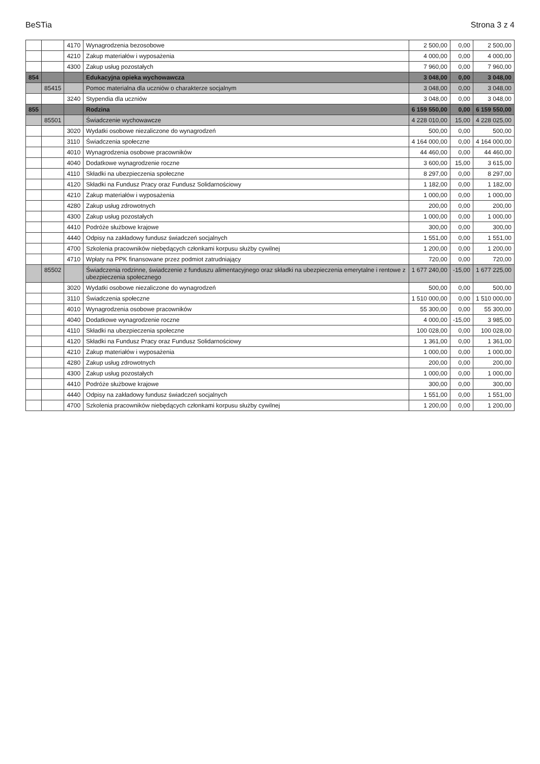BeSTia Strona 3 z 4
| | | 4170 | Wynagrodzenia bezosobowe | 2 500,00 | 0,00 | 2 500,00 |
| | | 4210 | Zakup materiałów i wyposażenia | 4 000,00 | 0,00 | 4 000,00 |
| | | 4300 | Zakup usług pozostałych | 7 960,00 | 0,00 | 7 960,00 |
| 854 | | | Edukacyjna opieka wychowawcza | 3 048,00 | 0,00 | 3 048,00 |
| | 85415 | | Pomoc materialna dla uczniów o charakterze socjalnym | 3 048,00 | 0,00 | 3 048,00 |
| | | 3240 | Stypendia dla uczniów | 3 048,00 | 0,00 | 3 048,00 |
| 855 | | | Rodzina | 6 159 550,00 | 0,00 | 6 159 550,00 |
| | 85501 | | Świadczenie wychowawcze | 4 228 010,00 | 15,00 | 4 228 025,00 |
| | | 3020 | Wydatki osobowe niezaliczone do wynagrodzeń | 500,00 | 0,00 | 500,00 |
| | | 3110 | Świadczenia społeczne | 4 164 000,00 | 0,00 | 4 164 000,00 |
| | | 4010 | Wynagrodzenia osobowe pracowników | 44 460,00 | 0,00 | 44 460,00 |
| | | 4040 | Dodatkowe wynagrodzenie roczne | 3 600,00 | 15,00 | 3 615,00 |
| | | 4110 | Składki na ubezpieczenia społeczne | 8 297,00 | 0,00 | 8 297,00 |
| | | 4120 | Składki na Fundusz Pracy oraz Fundusz Solidarnościowy | 1 182,00 | 0,00 | 1 182,00 |
| | | 4210 | Zakup materiałów i wyposażenia | 1 000,00 | 0,00 | 1 000,00 |
| | | 4280 | Zakup usług zdrowotnych | 200,00 | 0,00 | 200,00 |
| | | 4300 | Zakup usług pozostałych | 1 000,00 | 0,00 | 1 000,00 |
| | | 4410 | Podróże służbowe krajowe | 300,00 | 0,00 | 300,00 |
| | | 4440 | Odpisy na zakładowy fundusz świadczeń socjalnych | 1 551,00 | 0,00 | 1 551,00 |
| | | 4700 | Szkolenia pracowników niebędących członkami korpusu służby cywilnej | 1 200,00 | 0,00 | 1 200,00 |
| | | 4710 | Wpłaty na PPK finansowane przez podmiot zatrudniający | 720,00 | 0,00 | 720,00 |
| | 85502 | | Świadczenia rodzinne, świadczenie z funduszu alimentacyjnego oraz składki na ubezpieczenia emerytalne i rentowe z ubezpieczenia społecznego | 1 677 240,00 | -15,00 | 1 677 225,00 |
| | | 3020 | Wydatki osobowe niezaliczone do wynagrodzeń | 500,00 | 0,00 | 500,00 |
| | | 3110 | Świadczenia społeczne | 1 510 000,00 | 0,00 | 1 510 000,00 |
| | | 4010 | Wynagrodzenia osobowe pracowników | 55 300,00 | 0,00 | 55 300,00 |
| | | 4040 | Dodatkowe wynagrodzenie roczne | 4 000,00 | -15,00 | 3 985,00 |
| | | 4110 | Składki na ubezpieczenia społeczne | 100 028,00 | 0,00 | 100 028,00 |
| | | 4120 | Składki na Fundusz Pracy oraz Fundusz Solidarnościowy | 1 361,00 | 0,00 | 1 361,00 |
| | | 4210 | Zakup materiałów i wyposażenia | 1 000,00 | 0,00 | 1 000,00 |
| | | 4280 | Zakup usług zdrowotnych | 200,00 | 0,00 | 200,00 |
| | | 4300 | Zakup usług pozostałych | 1 000,00 | 0,00 | 1 000,00 |
| | | 4410 | Podróże służbowe krajowe | 300,00 | 0,00 | 300,00 |
| | | 4440 | Odpisy na zakładowy fundusz świadczeń socjalnych | 1 551,00 | 0,00 | 1 551,00 |
| | | 4700 | Szkolenia pracowników niebędących członkami korpusu służby cywilnej | 1 200,00 | 0,00 | 1 200,00 |